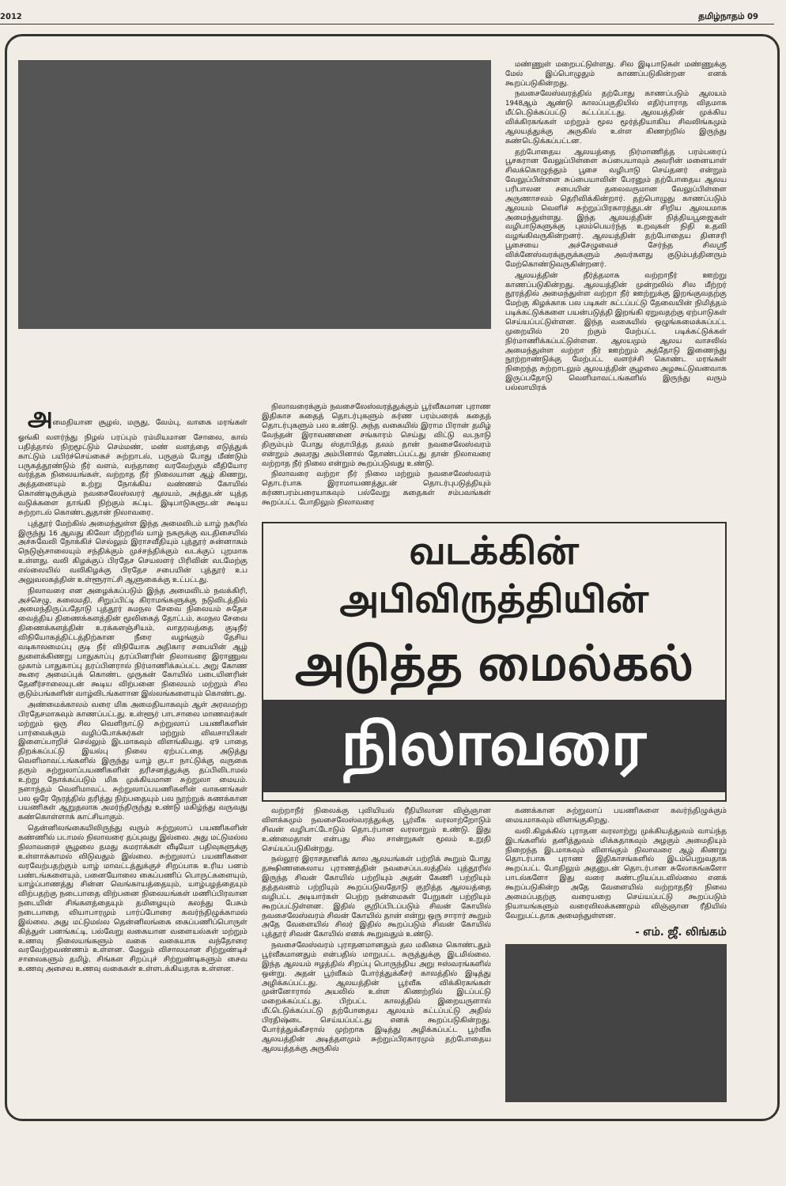2012 தமிழ்நாதம் 09
மண்ணுள் மறைபட்டுள்ளது. சில இடிபாடுகள் மண்ணுக்கு மேல் இப்பொழுதும் காணப்படுகின்றன எனக் கூறப்படுகின்றது.
நவசைலேஸ்வரத்தில் தற்போது காணப்படும் ஆலயம் 1948ஆம் ஆண்டு காலப்பகுதியில் எதிர்பாராத விதமாக மீட்டெடுக்கப்பட்டு கட்டப்பட்டது. ஆலயத்தின் முக்கிய விக்கிரகங்கள் மற்றும் மூல மூர்த்தியாகிய சிவலிங்கமும் ஆலயத்துக்கு அருகில் உள்ள கிணற்றில் இருந்து கண்டெடுக்கப்பட்டன.
தற்போதைய ஆலயத்தை நிர்மாணித்த பரம்பரைப் பூசகரான வேலுப்பிள்ளை சுப்பையாவும் அவரின் மனையாள் சிவக்கொழுந்தும் பூசை வழிபாடு செய்தனர் என்றும் வேலுப்பிள்ளை சுப்பையாவின் பேரனும் தற்போதைய ஆலய பரிபாலன சபையின் தலைவருமான வேலுப்பிள்ளை அருணாசலம் தெரிவிக்கின்றார். தற்பொழுது காணப்படும் ஆலயம் வெளிச் சுற்றுப்பிரகாரத்துடன் சிறிய ஆலயமாக அமைந்துள்ளது. இந்த ஆலயத்தின் நித்தியபூஜைகள் வழிபாடுகளுக்கு புலம்பெயர்ந்த உறவுகள் நிதி உதவி வழங்கிவருகின்றனர். ஆலயத்தின் தற்போதைய தினசரி பூசையை அச்சேழுவைச் சேர்ந்த சிவஸ்ரீ விக்னேஸ்வரக்குருக்களும் அவர்களது குடும்பத்தினரும் மேற்கொண்டுவருகின்றனர்.
ஆலயத்தின் தீர்த்தமாக வற்றாநீர் ஊற்று காணப்படுகின்றது. ஆலயத்தின் முன்றலில் சில மீற்றர் தூரத்தில் அமைந்துள்ள வற்றா நீர் ஊற்றுக்கு இறங்குவதற்கு மேற்கு கிழக்காக பல படிகள் கட்டப்பட்டு தேவையின் நிமித்தம் படிக்கட்டுக்களை பயன்படுத்தி இறங்கி ஏறுவதற்கு ஏற்பாடுகள் செய்யப்பட்டுள்ளன. இந்த வகையில் ஒழுங்கமைக்கப்பட்ட முறையில் 20 ற்கும் மேற்பட்ட படிக்கட்டுக்கள் நிர்மாணிக்கப்பட்டுள்ளன. ஆலயமும் ஆலய வாசலில் அமைந்துள்ள வற்றா நீர் ஊற்றும் அத்தோடு இணைந்து நூற்றாண்டுக்கு மேற்பட்ட வளர்ச்சி கொண்ட மரங்கள் நிறைந்த சுற்றாடலும் ஆலயத்தின் சூழலை அழகூட்டுவனவாக இருப்பதோடு வெளிமாவட்டங்களில் இருந்து வரும் பல்லாயிரக்
அமைதியான சூழல், மருது, வேம்பு, வாகை மரங்கள் ஓங்கி வளர்ந்து நிழல் பரப்பும் ரம்மியமான சோலை, கால் பதித்தால் நிறமூட்டும் செம்மண், மண் வளத்தை எடுத்துக் காட்டும் பயிர்ச்செய்கைச் சுற்றாடல், பருகும் போது மீண்டும் பருகத்தூண்டும் நீர் வளம், வந்தாரை வரவேற்கும் வீதியோர வர்த்தக நிலையங்கள், வற்றாத நீர் நிலையான ஆழ் கிணறு, அத்தனையும் உற்று நோக்கிய வண்ணம் கோயில் கொண்டிருக்கும் நவசைலேஸ்வரர் ஆலயம், அத்துடன் யுத்த வடுக்களை தாங்கி நிற்கும் கட்டிட இடிபாடுகளுடன் கூடிய சுற்றாடல் கொண்டதுதான் நிலாவரை.
புத்தூர் மேற்கில் அமைந்துள்ள இந்த அமைவிடம் யாழ் நகரில் இருந்து 16 ஆவது கிலோ மீற்றரில் யாழ் நகருக்கு வடதிசையில் அச்சுவேலி நோக்கிச் செல்லும் இராசவீதியும் புத்தூர் சுன்னாகம் நெடுஞ்சாலையும் சந்திக்கும் முச்சந்திக்கும் வடக்குப் புறமாக உள்ளது. வலி கிழக்குப் பிரதேச செயலளர் பிரிவின் வடமேற்கு எல்லையில் வலிகிழக்கு பிரதேச சபையின் புத்தூர் உப அலுவலகத்தின் உள்ளூராட்சி ஆளுகைக்கு உட்பட்டது.
நிலாவரை என அழைக்கப்படும் இந்த அமைவிடம் நவக்கிரி, அச்செழு, கலைமதி, சிறுப்பிட்டி கிராமங்களுக்கு நடுவிடத்தில் அமைந்திருப்பதோடு புத்தூர் கமநல சேவை நிலையம் சுதேச வைத்திய திணைக்களத்தின் மூலிகைத் தோட்டம், கமநல சேவை திணைக்களத்தின் உரக்களஞ்சியம், வாதரவத்தை குடிநீர் விநியோகத்திட்டத்திற்கான நீரை வழங்கும் தேசிய வடிகாலமைப்பு குடி நீர் விநியோக அதிகார சபையின் ஆழ் துளைக்கிணறு பாதுகாப்பு தரப்பினரின் நிலாவரை இராணுவ முகாம் பாதுகாப்பு தரப்பினரால் நிர்மாணிக்கப்பட்ட அறு கோண கூரை அமைப்புக் கொண்ட முருகன் கோயில் படையினரின் தேனீர்சாலையுடன் கூடிய விற்பனை நிலையம் மற்றும் சில குடும்பங்களின் வாழ்விடங்களான இல்லங்களையும் கொண்டது.
அண்மைக்காலம் வரை மிக அமைதியாகவும் ஆள் அரவமற்ற பிரதேசமாகவும் காணப்பட்டது. உள்ளூர் பாடசாலை மாணவர்கள் மற்றும் ஒரு சில வெளிநாட்டு சுற்றுலாப் பயணிகளின் பார்வைக்கும் வழிப்போக்கர்கள் மற்றும் விவசாயிகள் இளைப்பாறிச் செல்லும் இடமாகவும் விளங்கியது. ஏ9 பாதை திறக்கப்பட்டு இயல்பு நிலை ஏற்பட்டதை அடுத்து வெளிமாவட்டங்களில் இருந்து யாழ் குடா நாட்டுக்கு வருகை தரும் சுற்றுலாப்பயணிகளின் தரிசனத்துக்கு தப்பிவிடாமல் உற்று நோக்கப்படும் மிக முக்கியமான சுற்றுலா மையம். நளாந்தம் வெளிமாவட்ட சுற்றுலாப்பயணிகளின் வாகனங்கள் பல ஒரே நேரத்தில் தரித்து நிற்பதையும் பல நூற்றுக் கணக்கான பயணிகள் ஆறுதலாக அமர்ந்திருந்து உண்டு மகிழ்ந்து வருவது கண்கொள்ளாக் காட்சியாகும்.
தென்னிலங்கையிலிருந்து வரும் சுற்றுலாப் பயணிகளின் கண்ணில் படாமல் நிலாவரை தப்புவது இல்லை. அது மட்டுமல்ல நிலாவரைச் சூழலை தமது கமராக்கள் வீடியோ பதிவுகளுக்கு உள்ளாக்காமல் விடுவதும் இல்லை. சுற்றுலாப் பயணிகளை வரவேற்பதற்கும் யாழ் மாவட்டத்துக்குச் சிறப்பாக உரிய பனம் பண்டங்களையும், பனையோலை கைப்பணிப் பொருட்களையும், யாழ்ப்பாணத்து சின்ன வெங்காயத்தையும், யாழ்பழத்தையும் விற்பதற்கு நடைபாதை விற்பனை நிலையங்கள் மணிப்பிரவான நடையின் சிங்களத்தையும் தமிழையும் கலந்து பேசும் நடைபாதை வியாபாரமும் பார்ப்போரை கவர்ந்திழுக்காமல் இல்லை. அது மட்டுமல்ல தென்னிலங்கை கைப்பணிப்பொருள் கித்துள் பனங்கட்டி, பல்வேறு வகையான வளையல்கள் மற்றும் உணவு நிலையங்களும் வகை வகையாக வந்தோரை வரவேற்றவண்ணம் உள்ளன. மேலும் விசாலமான சிற்றுண்டிச் சாலைகளும் தமிழ், சிங்கள சிறப்புச் சிற்றுண்டிகளும் சைவ உணவு அசைவ உணவு வகைகள் உள்ளடக்கியதாக உள்ளன.
நிலாவரைக்கும் நவசைலேஸ்வரத்துக்கும் பூர்வீகமான புராண இதிகாச கதைத் தொடர்புகளும் கர்ண பரம்பரைக் கதைத் தொடர்புகளும் பல உண்டு. அந்த வகையில் இராம பிரான் தமிழ் வேந்தன் இராவணனை சங்காரம் செய்து விட்டு வடநாடு திரும்பும் போது ஸ்தாபித்த தலம் தான் நவசைலேஸ்வரம் என்றும் அவரது அம்பினால் தோண்டப்பட்டது தான் நிலாவரை வற்றாத நீர் நிலை என்றும் கூறப்படுவது உண்டு.
நிலாவரை வற்றா நீர் நிலை மற்றும் நவசைலேஸ்வரம் தொடர்பாக இராமாயணத்துடன் தொடர்புபடுத்தியும் கர்ணபரம்பரையாகவும் பல்வேறு கதைகள் சம்பவங்கள் கூறப்பட்ட போதிலும் நிலாவரை
வடக்கின் அபிவிருத்தியின்
அடுத்த மைல்கல்
நிலாவரை
வற்றாநீர் நிலைக்கு புவியியல் ரீதியிலான விஞ்ஞான விளக்கமும் நவசைலேஸ்வரத்துக்கு பூர்வீக வரலாற்றோடும் சிவன் வழிபாட்டோடும் தொடர்பான வரலாறும் உண்டு. இது உண்மைதான் என்பது சில சான்றுகள் மூலம் உறுதி செய்யப்படுகின்றது.
நல்லூர் இராசதானிக் கால ஆலயங்கள் பற்றிக் கூறும் போது தக்ஷிணகைலாய புராணத்தின் நவசைப்படலத்தில் புத்தூரில் இருந்த சிவன் கோயில் பற்றியும் அதன் கேணி பற்றியும் தத்தவனம் பற்றியும் கூறப்படுவதோடு குறித்த ஆலயத்தை வழிபட்ட அடியார்கள் பெற்ற நன்மைகள் பேறுகள் பற்றியும் கூறப்பட்டுள்ளன. இதில் குறிப்பிடப்படும் சிவன் கோயில் நவசைலேஸ்வரம் சிவன் கோயில் தான் என்று ஒரு சாரார் கூறும் அதே வேளையில் சிலர் இதில் கூறப்படும் சிவன் கோயில் புத்தூர் சிவன் கோயில் எனக் கூறுவதும் உண்டு.
நவசைலேஸ்வரம் புராதனமானதும் தல மகிமை கொண்டதும் பூர்வீகமானதும் என்பதில் மாறுபட்ட கருத்துக்கு இடமில்லை. இந்த ஆலயம் ஈழத்தில் சிறப்பு பொருந்திய அறு ஈஸ்வரங்களில் ஒன்று. அதன் பூர்வீகம் போர்த்துக்கீசர் காலத்தில் இடித்து அழிக்கப்பட்டது. ஆலயத்தின் பூர்வீக விக்கிரகங்கள் முன்னோரால் அயலில் உள்ள கிணற்றில் இடப்பட்டு மறைக்கப்பட்டது. பிற்பட்ட காலத்தில் இறையருளால் மீட்டெடுக்கப்பட்டு தற்போதைய ஆலயம் கட்டப்பட்டு அதில் பிரதிஷ்டை செய்யப்பட்டது எனக் கூறப்படுகின்றது. போர்த்துக்கீசரால் முற்றாக இடித்து அழிக்கப்பட்ட பூர்வீக ஆலயத்தின் அடித்தளமும் சுற்றுப்பிரகாரமும் தற்போதைய ஆலயத்தக்கு அருகில்
கணக்கான சுற்றுலாப் பயணிகளை கவர்ந்திழுக்கும் மையமாகவும் விளங்குகிறது.
வலி.கிழக்கில் புராதன வரலாற்று முக்கியத்துவம் வாய்ந்த இடங்களில் தனித்துவம் மிக்கதாகவும் அழகும் அமைதியும் நிறைந்த இடமாகவும் விளங்கும் நிலாவரை ஆழ் கிணறு தொடர்பாக புராண இதிகாசங்களில் இடம்பெறுவதாக கூறப்பட்ட போதிலும் அதனுடன் தொடர்பான சுலோகங்களோ பாடல்களோ இது வரை கண்டறியப்படவில்லை எனக் கூறப்படுகின்ற அதே வேளையில் வற்றாதநீர் நிலை அமைப்பதற்கு வரையறை செய்யப்பட்டு கூறப்படும் நியாயங்களும் வரைவிலக்கணமும் விஞ்ஞான ரீதியில் வேறுபட்டதாக அமைந்துள்ளன.
- எம். ஜீ. லிங்கம்